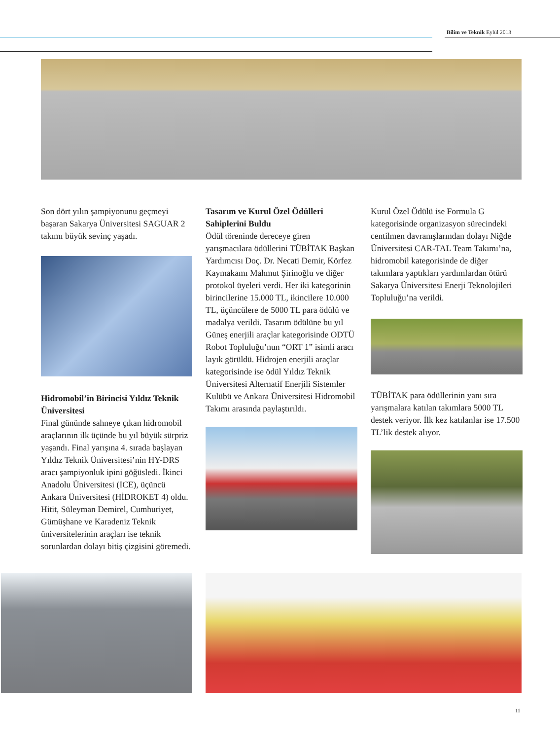Bilim ve Teknik Eylül 2013
Son dört yılın şampiyonunu geçmeyi başaran Sakarya Üniversitesi SAGUAR 2 takımı büyük sevinç yaşadı.
Hidromobil’in Birincisi Yıldız Teknik Üniversitesi
Final gününde sahneye çıkan hidromobil araçlarının ilk üçünde bu yıl büyük sürpriz yaşandı. Final yarışına 4. sırada başlayan Yıldız Teknik Üniversitesi’nin HY-DRS aracı şampiyonluk ipini göğüsledi. İkinci Anadolu Üniversitesi (ICE), üçüncü Ankara Üniversitesi (HİDROKET 4) oldu. Hitit, Süleyman Demirel, Cumhuriyet, Gümüşhane ve Karadeniz Teknik üniversitelerinin araçları ise teknik sorunlardan dolayı bitiş çizgisini göremedi.
Tasarım ve Kurul Özel Ödülleri Sahiplerini Buldu
Ödül töreninde dereceye giren yarışmacılara ödüllerini TÜBİTAK Başkan Yardımcısı Doç. Dr. Necati Demir, Körfez Kaymakamı Mahmut Şirinoğlu ve diğer protokol üyeleri verdi. Her iki kategorinin birincilerine 15.000 TL, ikincilere 10.000 TL, üçüncülere de 5000 TL para ödülü ve madalya verildi. Tasarım ödülüne bu yıl Güneş enerjili araçlar kategorisinde ODTÜ Robot Topluluğu’nun “ORT 1” isimli aracı layık görüldü. Hidrojen enerjili araçlar kategorisinde ise ödül Yıldız Teknik Üniversitesi Alternatif Enerjili Sistemler Kulübü ve Ankara Üniversitesi Hidromobil Takımı arasında paylaştırıldı.
Kurul Özel Ödülü ise Formula G kategorisinde organizasyon sürecindeki centilmen davranışlarından dolayı Niğde Üniversitesi CAR-TAL Team Takımı’na, hidromobil kategorisinde de diğer takımlara yaptıkları yardımlardan ötürü Sakarya Üniversitesi Enerji Teknolojileri Topluluğu’na verildi.
TÜBİTAK para ödüllerinin yanı sıra yarışmalara katılan takımlara 5000 TL destek veriyor. İlk kez katılanlar ise 17.500 TL’lik destek alıyor.
11